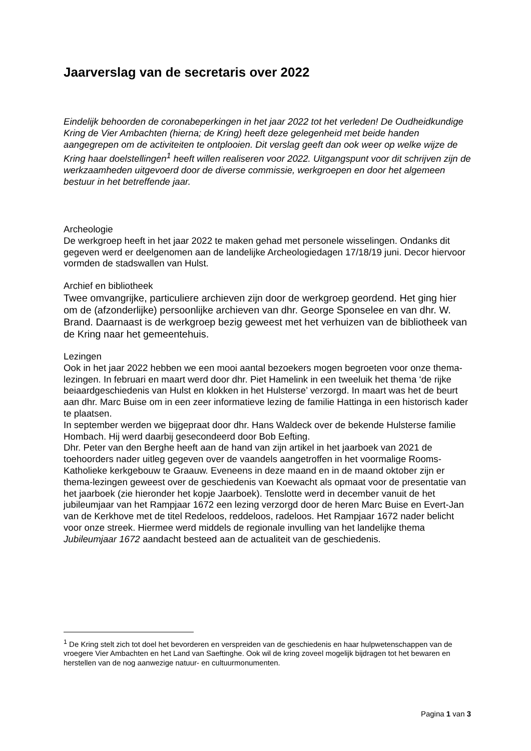Jaarverslag van de secretaris over 2022
Eindelijk behoorden de coronabeperkingen in het jaar 2022 tot het verleden! De Oudheidkundige Kring de Vier Ambachten (hierna; de Kring) heeft deze gelegenheid met beide handen aangegrepen om de activiteiten te ontplooien. Dit verslag geeft dan ook weer op welke wijze de Kring haar doelstellingen<sup>1</sup> heeft willen realiseren voor 2022. Uitgangspunt voor dit schrijven zijn de werkzaamheden uitgevoerd door de diverse commissie, werkgroepen en door het algemeen bestuur in het betreffende jaar.
Archeologie
De werkgroep heeft in het jaar 2022 te maken gehad met personele wisselingen. Ondanks dit gegeven werd er deelgenomen aan de landelijke Archeologiedagen 17/18/19 juni. Decor hiervoor vormden de stadswallen van Hulst.
Archief en bibliotheek
Twee omvangrijke, particuliere archieven zijn door de werkgroep geordend. Het ging hier om de (afzonderlijke) persoonlijke archieven van dhr. George Sponselee en van dhr. W. Brand. Daarnaast is de werkgroep bezig geweest met het verhuizen van de bibliotheek van de Kring naar het gemeentehuis.
Lezingen
Ook in het jaar 2022 hebben we een mooi aantal bezoekers mogen begroeten voor onze thema-lezingen. In februari en maart werd door dhr. Piet Hamelink in een tweeluik het thema ‘de rijke beiaardgeschiedenis van Hulst en klokken in het Hulsterse’ verzorgd. In maart was het de beurt aan dhr. Marc Buise om in een zeer informatieve lezing de familie Hattinga in een historisch kader te plaatsen.
In september werden we bijgepraat door dhr. Hans Waldeck over de bekende Hulsterse familie Hombach. Hij werd daarbij gesecondeerd door Bob Eefting.
Dhr. Peter van den Berghe heeft aan de hand van zijn artikel in het jaarboek van 2021 de toehoorders nader uitleg gegeven over de vaandels aangetroffen in het voormalige Rooms-Katholieke kerkgebouw te Graauw. Eveneens in deze maand en in de maand oktober zijn er thema-lezingen geweest over de geschiedenis van Koewacht als opmaat voor de presentatie van het jaarboek (zie hieronder het kopje Jaarboek). Tenslotte werd in december vanuit de het jubileumjaar van het Rampjaar 1672 een lezing verzorgd door de heren Marc Buise en Evert-Jan van de Kerkhove met de titel Redeloos, reddeloos, radeloos. Het Rampjaar 1672 nader belicht voor onze streek. Hiermee werd middels de regionale invulling van het landelijke thema Jubileumjaar 1672 aandacht besteed aan de actualiteit van de geschiedenis.
<sup>1</sup> De Kring stelt zich tot doel het bevorderen en verspreiden van de geschiedenis en haar hulpwetenschappen van de vroegere Vier Ambachten en het Land van Saeftinghe. Ook wil de kring zoveel mogelijk bijdragen tot het bewaren en herstellen van de nog aanwezige natuur- en cultuurmonumenten.
Pagina 1 van 3